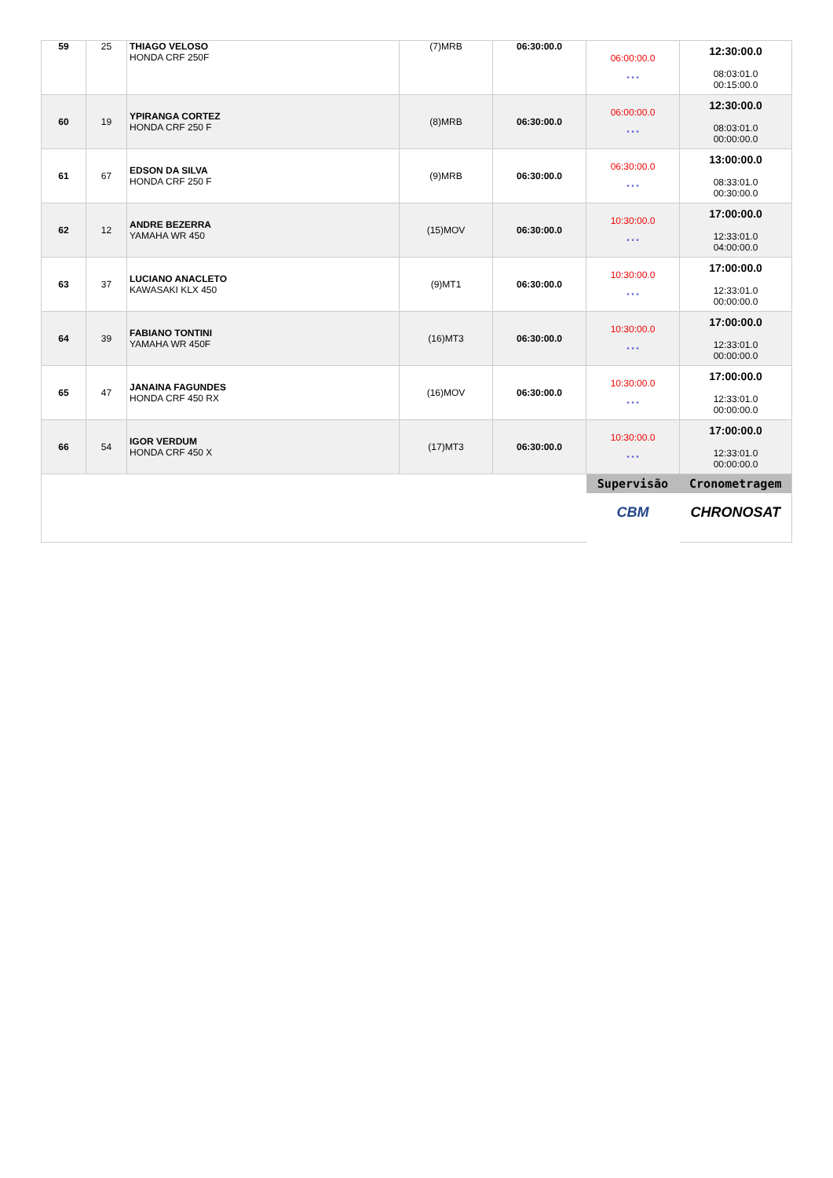| 59 | 25 | THIAGO VELOSO HONDA CRF 250F | (7)MRB | 06:30:00.0 | 06:00:00.0 * * * | 12:30:00.0 08:03:01.0 00:15:00.0 |
| 60 | 19 | YPIRANGA CORTEZ HONDA CRF 250 F | (8)MRB | 06:30:00.0 | 06:00:00.0 * * * | 12:30:00.0 08:03:01.0 00:00:00.0 |
| 61 | 67 | EDSON DA SILVA HONDA CRF 250 F | (9)MRB | 06:30:00.0 | 06:30:00.0 * * * | 13:00:00.0 08:33:01.0 00:30:00.0 |
| 62 | 12 | ANDRE BEZERRA YAMAHA WR 450 | (15)MOV | 06:30:00.0 | 10:30:00.0 * * * | 17:00:00.0 12:33:01.0 04:00:00.0 |
| 63 | 37 | LUCIANO ANACLETO KAWASAKI KLX 450 | (9)MT1 | 06:30:00.0 | 10:30:00.0 * * * | 17:00:00.0 12:33:01.0 00:00:00.0 |
| 64 | 39 | FABIANO TONTINI YAMAHA WR 450F | (16)MT3 | 06:30:00.0 | 10:30:00.0 * * * | 17:00:00.0 12:33:01.0 00:00:00.0 |
| 65 | 47 | JANAINA FAGUNDES HONDA CRF 450 RX | (16)MOV | 06:30:00.0 | 10:30:00.0 * * * | 17:00:00.0 12:33:01.0 00:00:00.0 |
| 66 | 54 | IGOR VERDUM HONDA CRF 450 X | (17)MT3 | 06:30:00.0 | 10:30:00.0 * * * | 17:00:00.0 12:33:01.0 00:00:00.0 |
| | | | | | Supervisão CBM | Cronometragem CHRONOSAT |